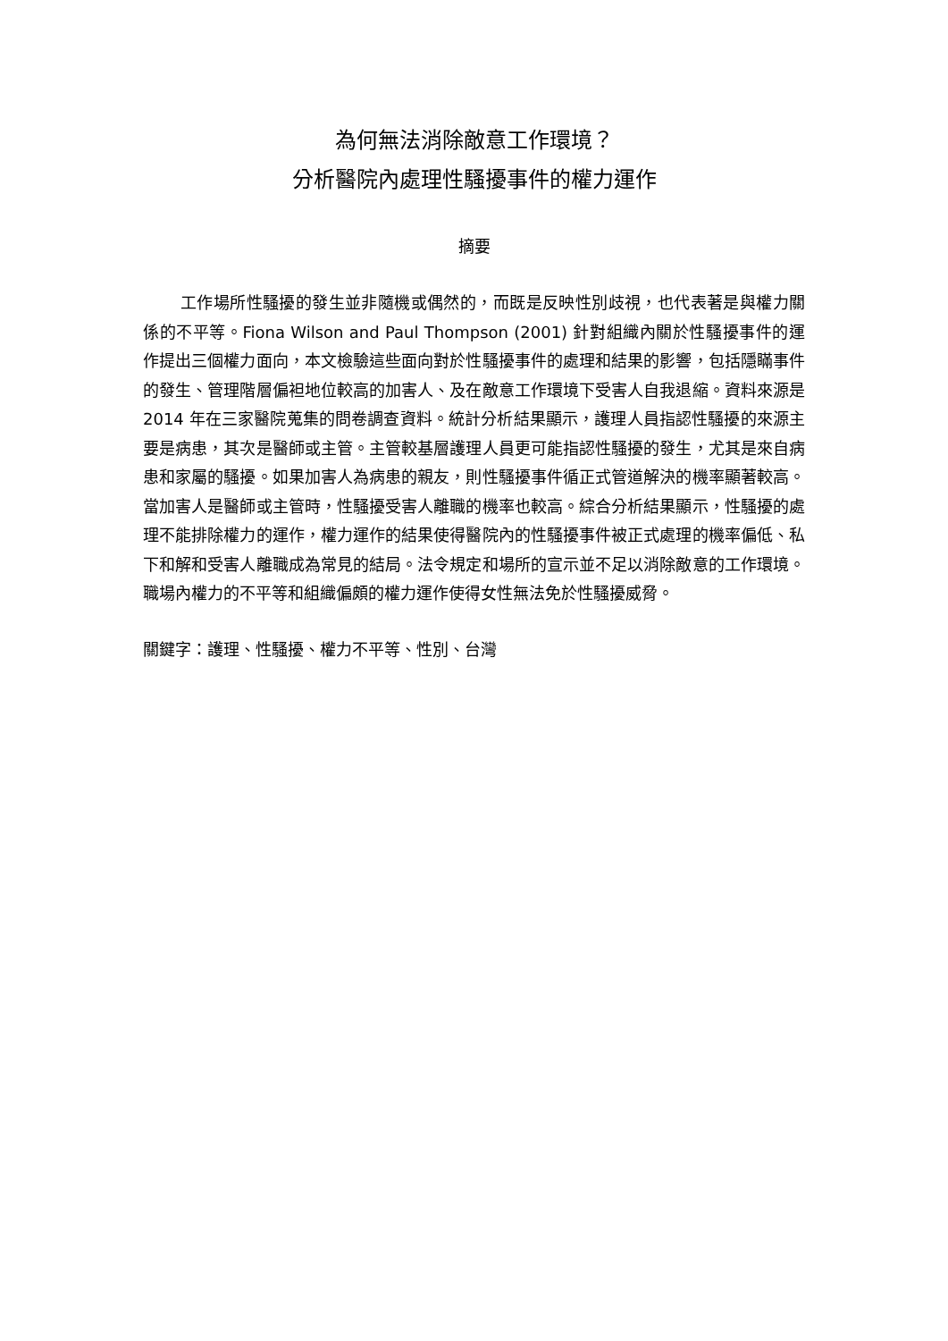為何無法消除敵意工作環境？
分析醫院內處理性騷擾事件的權力運作
摘要
工作場所性騷擾的發生並非隨機或偶然的，而既是反映性別歧視，也代表著是與權力關係的不平等。Fiona Wilson and Paul Thompson (2001) 針對組織內關於性騷擾事件的運作提出三個權力面向，本文檢驗這些面向對於性騷擾事件的處理和結果的影響，包括隱瞞事件的發生、管理階層偏袒地位較高的加害人、及在敵意工作環境下受害人自我退縮。資料來源是 2014 年在三家醫院蒐集的問卷調查資料。統計分析結果顯示，護理人員指認性騷擾的來源主要是病患，其次是醫師或主管。主管較基層護理人員更可能指認性騷擾的發生，尤其是來自病患和家屬的騷擾。如果加害人為病患的親友，則性騷擾事件循正式管道解決的機率顯著較高。當加害人是醫師或主管時，性騷擾受害人離職的機率也較高。綜合分析結果顯示，性騷擾的處理不能排除權力的運作，權力運作的結果使得醫院內的性騷擾事件被正式處理的機率偏低、私下和解和受害人離職成為常見的結局。法令規定和場所的宣示並不足以消除敵意的工作環境。職場內權力的不平等和組織偏頗的權力運作使得女性無法免於性騷擾威脅。
關鍵字：護理、性騷擾、權力不平等、性別、台灣